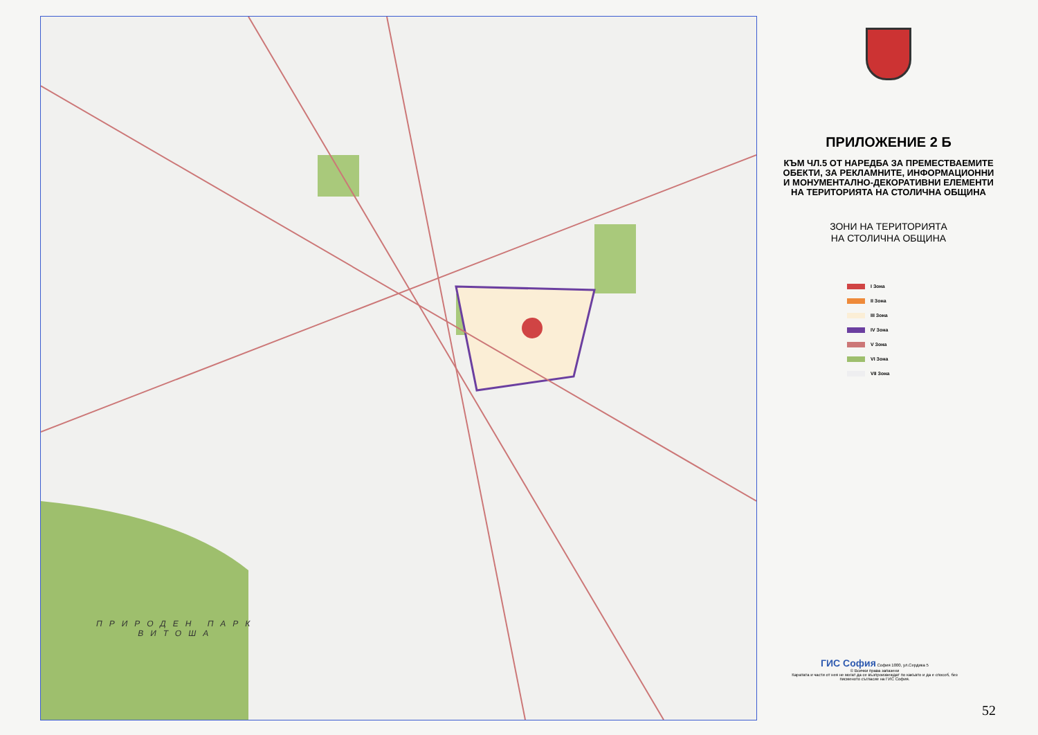ПРИРОДЕН ПАРК
ВИТОША
ПРИЛОЖЕНИЕ 2 Б
КЪМ ЧЛ.5 ОТ НАРЕДБА ЗА ПРЕМЕСТВАЕМИТЕ
ОБЕКТИ, ЗА РЕКЛАМНИТЕ, ИНФОРМАЦИОННИ
И МОНУМЕНТАЛНО-ДЕКОРАТИВНИ ЕЛЕМЕНТИ
НА ТЕРИТОРИЯТА НА СТОЛИЧНА ОБЩИНА
ЗОНИ НА ТЕРИТОРИЯТА
НА СТОЛИЧНА ОБЩИНА
I Зона
II Зона
III Зона
IV Зона
V Зона
VI Зона
VII Зона
ГИС София София 1000, ул.Сердика 5
© Всички права запазени
Каратата и части от нея не могат да се възпроизвеждат по какъвто и да е способ, без писменото съгласие на ГИС София.
52